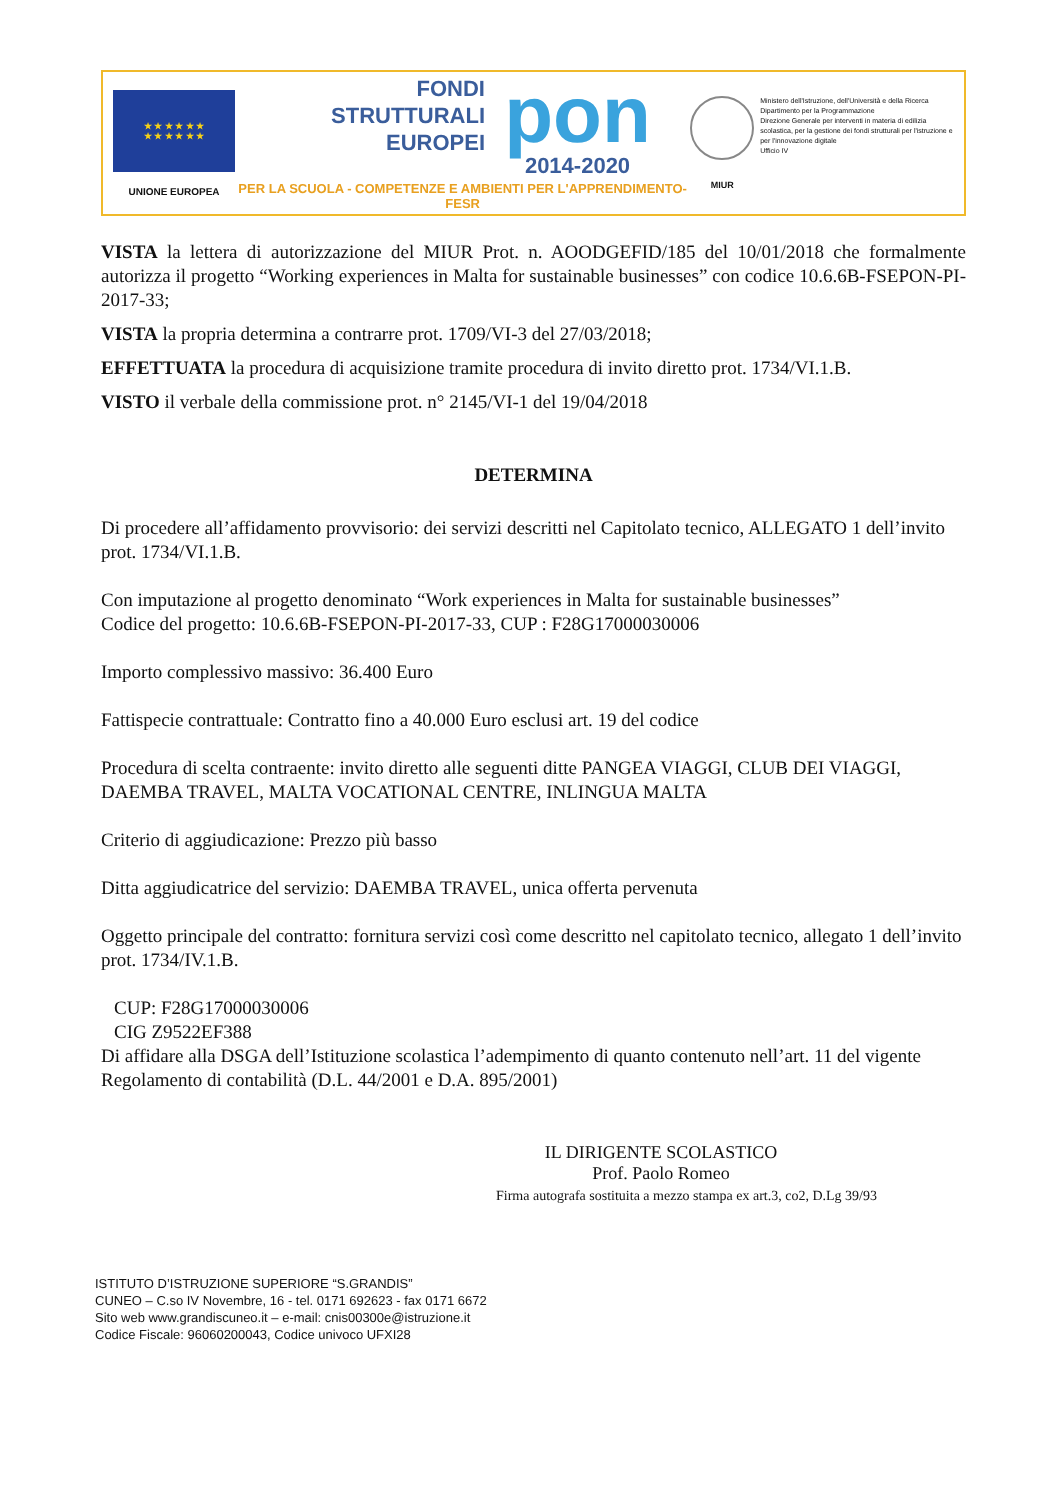★ ★ ★ ★ ★ ★
★ ★ ★ ★ ★ ★
UNIONE EUROPEA
FONDI
STRUTTURALI
EUROPEI
pon
2014-2020
PER LA SCUOLA - COMPETENZE E AMBIENTI PER L'APPRENDIMENTO-FESR
MIUR
Ministero dell'Istruzione, dell'Università e della Ricerca
Dipartimento per la Programmazione
Direzione Generale per interventi in materia di edilizia scolastica, per la gestione dei fondi strutturali per l'istruzione e per l'innovazione digitale
Ufficio IV
VISTA la lettera di autorizzazione del MIUR Prot. n. AOODGEFID/185 del 10/01/2018 che formalmente autorizza il progetto “Working experiences in Malta for sustainable businesses” con codice 10.6.6B-FSEPON-PI-2017-33;
VISTA la propria determina a contrarre prot. 1709/VI-3 del 27/03/2018;
EFFETTUATA la procedura di acquisizione tramite procedura di invito diretto prot. 1734/VI.1.B.
VISTO il verbale della commissione prot. n° 2145/VI-1 del 19/04/2018
DETERMINA
Di procedere all’affidamento provvisorio: dei servizi descritti nel Capitolato tecnico, ALLEGATO 1 dell’invito prot. 1734/VI.1.B.
Con imputazione al progetto denominato “Work experiences in Malta for sustainable businesses”
Codice del progetto: 10.6.6B-FSEPON-PI-2017-33, CUP : F28G17000030006
Importo complessivo massivo: 36.400 Euro
Fattispecie contrattuale: Contratto fino a 40.000 Euro esclusi art. 19 del codice
Procedura di scelta contraente: invito diretto alle seguenti ditte PANGEA VIAGGI, CLUB DEI VIAGGI, DAEMBA TRAVEL, MALTA VOCATIONAL CENTRE, INLINGUA MALTA
Criterio di aggiudicazione: Prezzo più basso
Ditta aggiudicatrice del servizio: DAEMBA TRAVEL, unica offerta pervenuta
Oggetto principale del contratto: fornitura servizi così come descritto nel capitolato tecnico, allegato 1 dell’invito prot. 1734/IV.1.B.
CUP: F28G17000030006
CIG Z9522EF388
Di affidare alla DSGA dell’Istituzione scolastica l’adempimento di quanto contenuto nell’art. 11 del vigente Regolamento di contabilità (D.L. 44/2001 e D.A. 895/2001)
IL DIRIGENTE SCOLASTICO
Prof. Paolo Romeo
Firma autografa sostituita a mezzo stampa ex art.3, co2, D.Lg 39/93
ISTITUTO D’ISTRUZIONE SUPERIORE “S.GRANDIS”
CUNEO – C.so IV Novembre, 16 - tel. 0171 692623 - fax 0171 6672
Sito web www.grandiscuneo.it – e-mail: cnis00300e@istruzione.it
Codice Fiscale: 96060200043, Codice univoco UFXI28